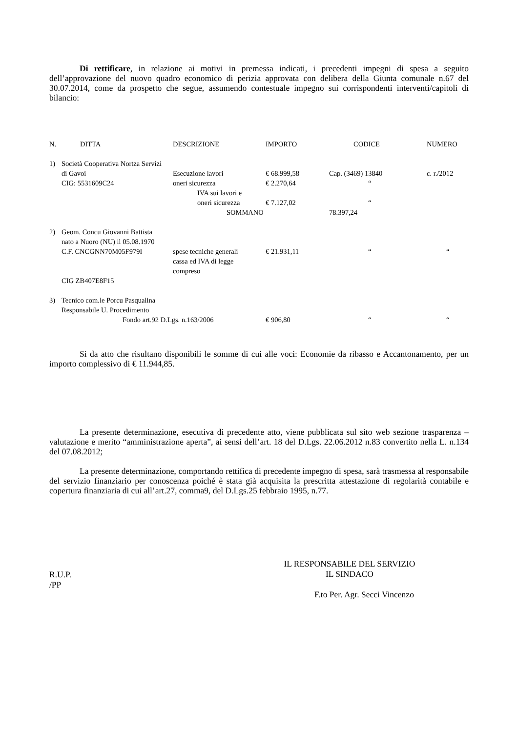Di rettificare, in relazione ai motivi in premessa indicati, i precedenti impegni di spesa a seguito dell’approvazione del nuovo quadro economico di perizia approvata con delibera della Giunta comunale n.67 del 30.07.2014, come da prospetto che segue, assumendo contestuale impegno sui corrispondenti interventi/capitoli di bilancio:
| N. | DITTA | DESCRIZIONE | IMPORTO | CODICE | NUMERO |
| --- | --- | --- | --- | --- | --- |
| 1) | Società Cooperativa Nortza Servizi | | | | |
| | di Gavoi | Esecuzione lavori | € 68.999,58 | Cap. (3469) 13840 | c. r./2012 |
| | CIG: 5531609C24 | oneri sicurezza | € 2.270,64 | “ | |
| | | IVA sui lavori e oneri sicurezza | € 7.127,02 | “ | |
| | | SOMMANO | | 78.397,24 | |
| 2) | Geom. Concu Giovanni Battista nato a Nuoro (NU) il 05.08.1970 | | | | |
| | C.F. CNCGNN70M05F979I | spese tecniche generali cassa ed IVA di legge compreso | € 21.931,11 | “ | “ |
| | CIG ZB407E8F15 | | | | |
| 3) | Tecnico com.le Porcu Pasqualina Responsabile U. Procedimento | | | | |
| | Fondo art.92 D.Lgs. n.163/2006 | | € 906,80 | “ | “ |
Si da atto che risultano disponibili le somme di cui alle voci: Economie da ribasso e Accantonamento, per un importo complessivo di € 11.944,85.
La presente determinazione, esecutiva di precedente atto, viene pubblicata sul sito web sezione trasparenza – valutazione e merito “amministrazione aperta”, ai sensi dell’art. 18 del D.Lgs. 22.06.2012 n.83 convertito nella L. n.134 del 07.08.2012;
La presente determinazione, comportando rettifica di precedente impegno di spesa, sarà trasmessa al responsabile del servizio finanziario per conoscenza poiché è stata già acquisita la prescritta attestazione di regolarità contabile e copertura finanziaria di cui all’art.27, comma9, del D.Lgs.25 febbraio 1995, n.77.
R.U.P.
/PP
IL RESPONSABILE DEL SERVIZIO
IL SINDACO
F.to Per. Agr. Secci Vincenzo